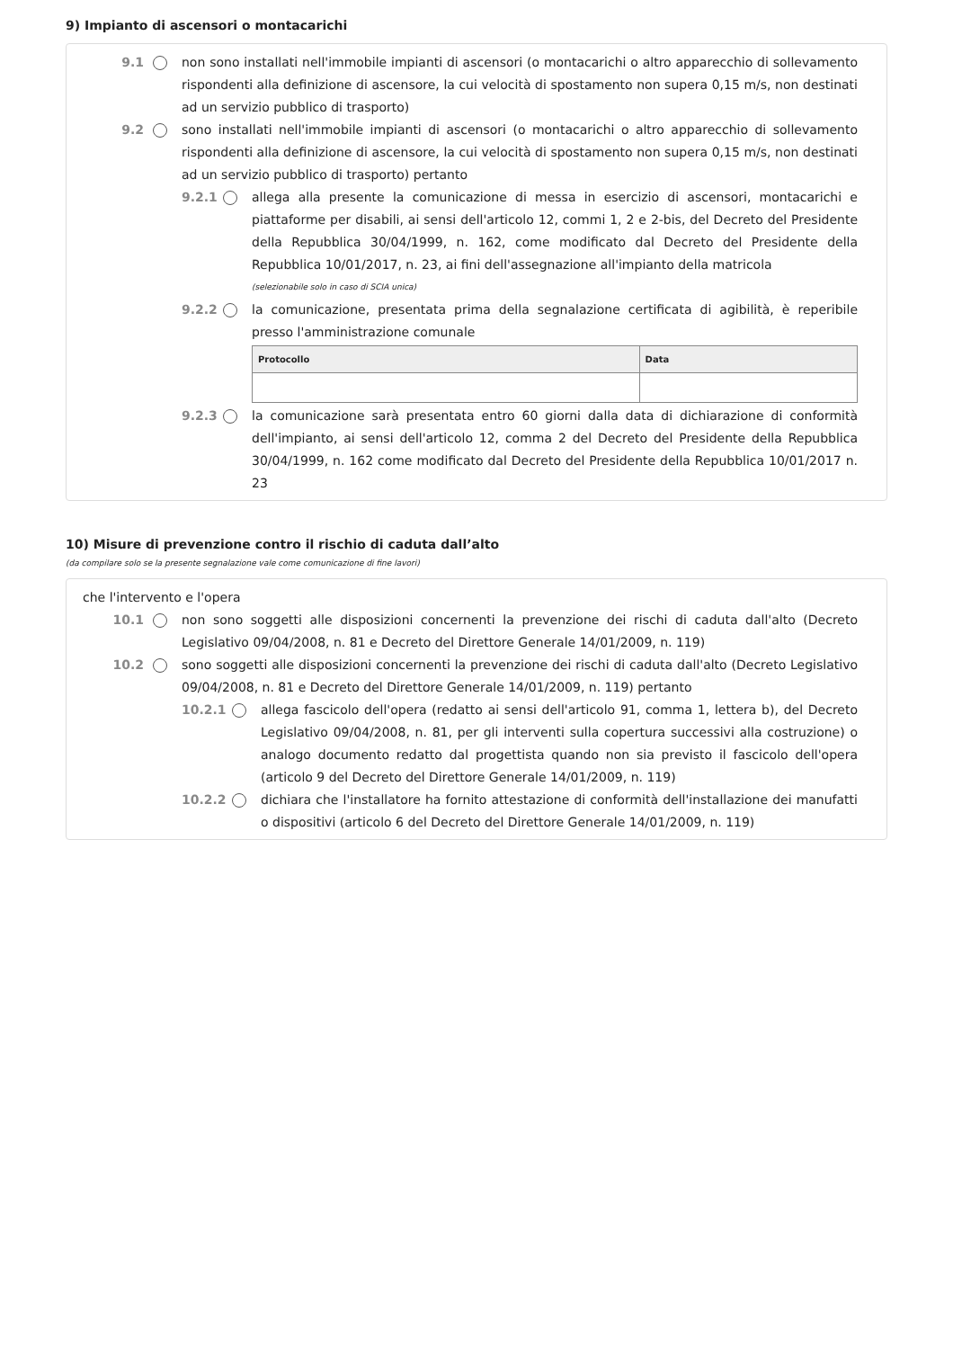9) Impianto di ascensori o montacarichi
9.1 non sono installati nell'immobile impianti di ascensori (o montacarichi o altro apparecchio di sollevamento rispondenti alla definizione di ascensore, la cui velocità di spostamento non supera 0,15 m/s, non destinati ad un servizio pubblico di trasporto)
9.2 sono installati nell'immobile impianti di ascensori (o montacarichi o altro apparecchio di sollevamento rispondenti alla definizione di ascensore, la cui velocità di spostamento non supera 0,15 m/s, non destinati ad un servizio pubblico di trasporto) pertanto
9.2.1
allega alla presente la comunicazione di messa in esercizio di ascensori, montacarichi e piattaforme per disabili, ai sensi dell'articolo 12, commi 1, 2 e 2-bis, del Decreto del Presidente della Repubblica 30/04/1999, n. 162, come modificato dal Decreto del Presidente della Repubblica 10/01/2017, n. 23, ai fini dell'assegnazione all'impianto della matricola
(selezionabile solo in caso di SCIA unica)
9.2.2
la comunicazione, presentata prima della segnalazione certificata di agibilità, è reperibile presso l'amministrazione comunale
| Protocollo | Data |
| --- | --- |
9.2.3
la comunicazione sarà presentata entro 60 giorni dalla data di dichiarazione di conformità dell'impianto, ai sensi dell'articolo 12, comma 2 del Decreto del Presidente della Repubblica 30/04/1999, n. 162 come modificato dal Decreto del Presidente della Repubblica 10/01/2017 n. 23
10) Misure di prevenzione contro il rischio di caduta dall’alto
(da compilare solo se la presente segnalazione vale come comunicazione di fine lavori)
che l'intervento e l'opera
10.1 non sono soggetti alle disposizioni concernenti la prevenzione dei rischi di caduta dall'alto (Decreto Legislativo 09/04/2008, n. 81 e Decreto del Direttore Generale 14/01/2009, n. 119)
10.2 sono soggetti alle disposizioni concernenti la prevenzione dei rischi di caduta dall'alto (Decreto Legislativo 09/04/2008, n. 81 e Decreto del Direttore Generale 14/01/2009, n. 119) pertanto
10.2.1
allega fascicolo dell'opera (redatto ai sensi dell'articolo 91, comma 1, lettera b), del Decreto Legislativo 09/04/2008, n. 81, per gli interventi sulla copertura successivi alla costruzione) o analogo documento redatto dal progettista quando non sia previsto il fascicolo dell'opera (articolo 9 del Decreto del Direttore Generale 14/01/2009, n. 119)
10.2.2
dichiara che l'installatore ha fornito attestazione di conformità dell'installazione dei manufatti o dispositivi (articolo 6 del Decreto del Direttore Generale 14/01/2009, n. 119)